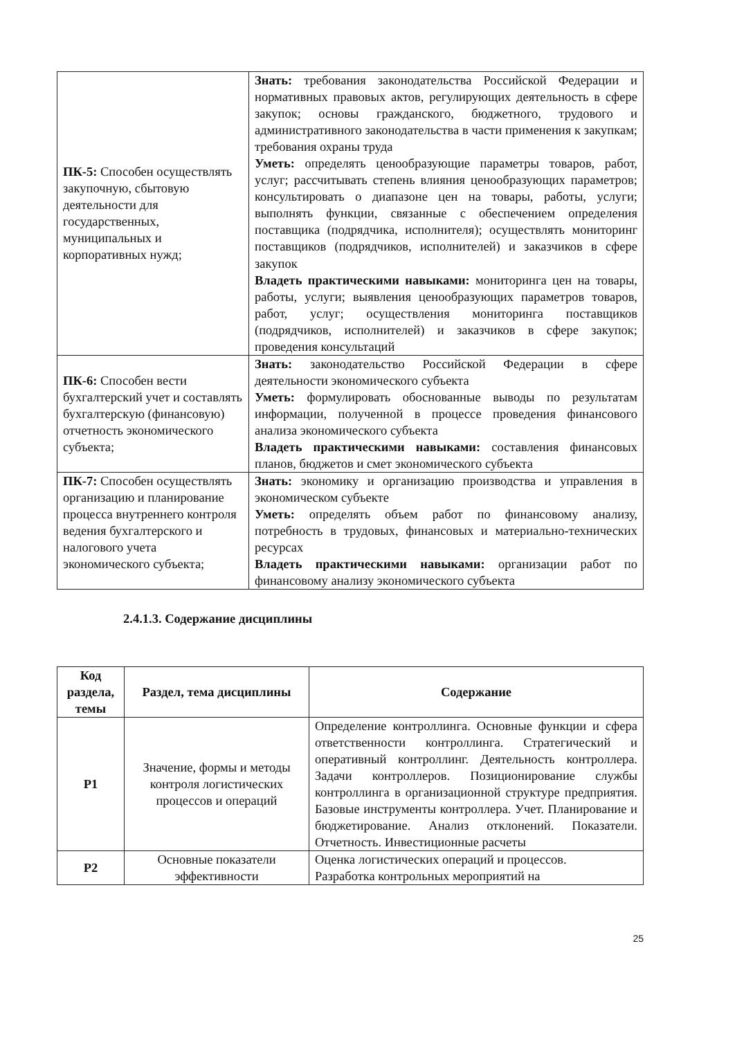| ПК-5: Способен осуществлять закупочную, сбытовую деятельности для государственных, муниципальных и корпоративных нужд; | Знать: требования законодательства Российской Федерации и нормативных правовых актов, регулирующих деятельность в сфере закупок; основы гражданского, бюджетного, трудового и административного законодательства в части применения к закупкам; требования охраны труда Уметь: определять ценообразующие параметры товаров, работ, услуг; рассчитывать степень влияния ценообразующих параметров; консультировать о диапазоне цен на товары, работы, услуги; выполнять функции, связанные с обеспечением определения поставщика (подрядчика, исполнителя); осуществлять мониторинг поставщиков (подрядчиков, исполнителей) и заказчиков в сфере закупок Владеть практическими навыками: мониторинга цен на товары, работы, услуги; выявления ценообразующих параметров товаров, работ, услуг; осуществления мониторинга поставщиков (подрядчиков, исполнителей) и заказчиков в сфере закупок; проведения консультаций |
| ПК-6: Способен вести бухгалтерский учет и составлять бухгалтерскую (финансовую) отчетность экономического субъекта; | Знать: законодательство Российской Федерации в сфере деятельности экономического субъекта Уметь: формулировать обоснованные выводы по результатам информации, полученной в процессе проведения финансового анализа экономического субъекта Владеть практическими навыками: составления финансовых планов, бюджетов и смет экономического субъекта |
| ПК-7: Способен осуществлять организацию и планирование процесса внутреннего контроля ведения бухгалтерского и налогового учета экономического субъекта; | Знать: экономику и организацию производства и управления в экономическом субъекте Уметь: определять объем работ по финансовому анализу, потребность в трудовых, финансовых и материально-технических ресурсах Владеть практическими навыками: организации работ по финансовому анализу экономического субъекта |
2.4.1.3. Содержание дисциплины
| Код раздела, темы | Раздел, тема дисциплины | Содержание |
| --- | --- | --- |
| Р1 | Значение, формы и методы контроля логистических процессов и операций | Определение контроллинга. Основные функции и сфера ответственности контроллинга. Стратегический и оперативный контроллинг. Деятельность контроллера. Задачи контроллеров. Позиционирование службы контроллинга в организационной структуре предприятия. Базовые инструменты контроллера. Учет. Планирование и бюджетирование. Анализ отклонений. Показатели. Отчетность. Инвестиционные расчеты |
| Р2 | Основные показатели эффективности | Оценка логистических операций и процессов. Разработка контрольных мероприятий на |
25